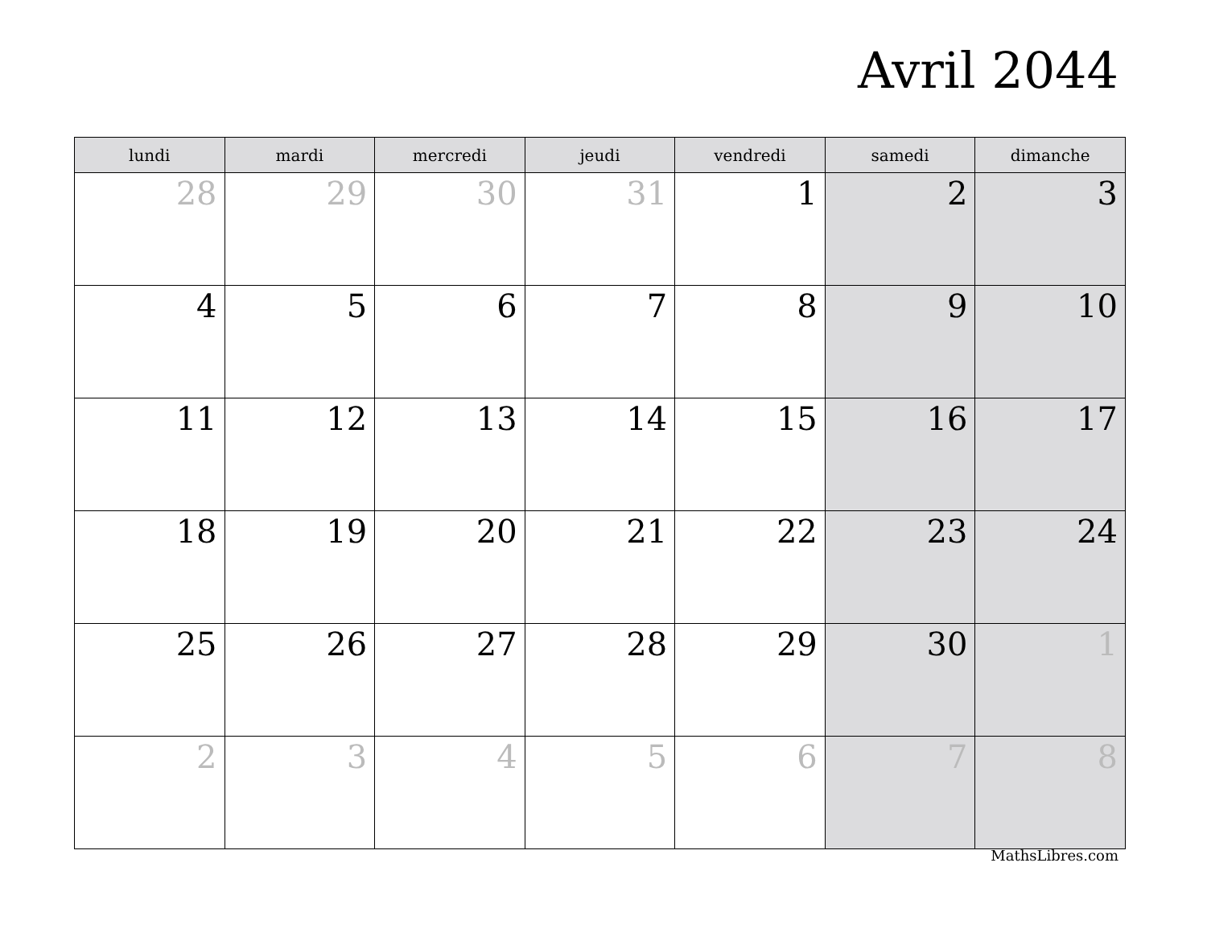Avril 2044
| lundi | mardi | mercredi | jeudi | vendredi | samedi | dimanche |
| --- | --- | --- | --- | --- | --- | --- |
| 28 | 29 | 30 | 31 | 1 | 2 | 3 |
| 4 | 5 | 6 | 7 | 8 | 9 | 10 |
| 11 | 12 | 13 | 14 | 15 | 16 | 17 |
| 18 | 19 | 20 | 21 | 22 | 23 | 24 |
| 25 | 26 | 27 | 28 | 29 | 30 | 1 |
| 2 | 3 | 4 | 5 | 6 | 7 | 8 |
MathsLibres.com